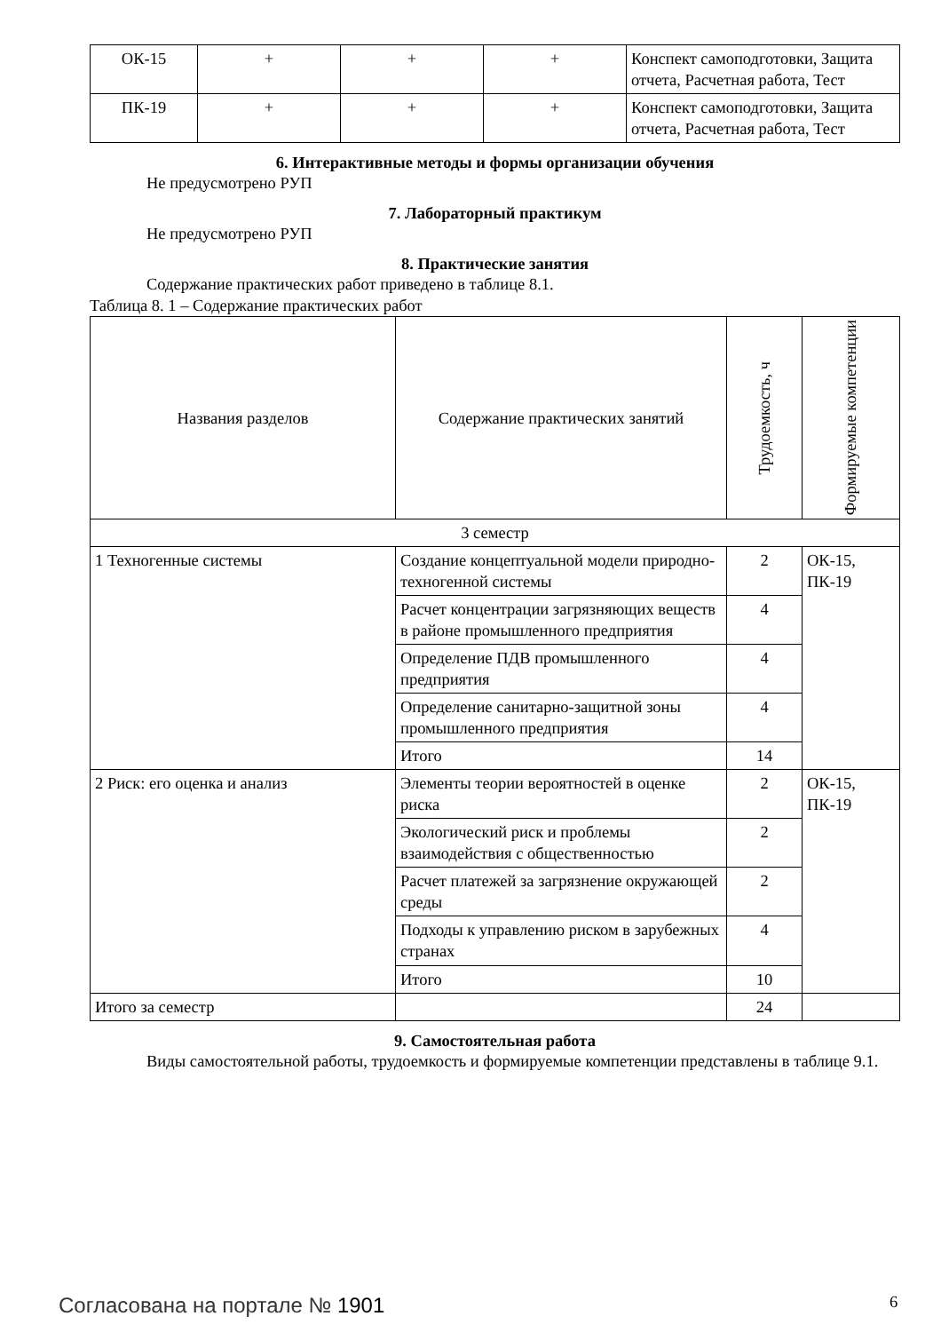| ОК-15 | + | + | + | Конспект самоподготовки, Защита отчета, Расчетная работа, Тест |
| ПК-19 | + | + | + | Конспект самоподготовки, Защита отчета, Расчетная работа, Тест |
6. Интерактивные методы и формы организации обучения
Не предусмотрено РУП
7. Лабораторный практикум
Не предусмотрено РУП
8. Практические занятия
Содержание практических работ приведено в таблице 8.1.
Таблица 8. 1 – Содержание практических работ
| Названия разделов | Содержание практических занятий | Трудоемкость, ч | Формируемые компетенции |
| --- | --- | --- | --- |
| 3 семестр | | | |
| 1 Техногенные системы | Создание концептуальной модели природно-техногенной системы | 2 | ОК-15, ПК-19 |
| | Расчет концентрации загрязняющих веществ в районе промышленного предприятия | 4 | |
| | Определение ПДВ промышленного предприятия | 4 | |
| | Определение санитарно-защитной зоны промышленного предприятия | 4 | |
| | Итого | 14 | |
| 2 Риск: его оценка и анализ | Элементы теории вероятностей в оценке риска | 2 | ОК-15, ПК-19 |
| | Экологический риск и проблемы взаимодействия с общественностью | 2 | |
| | Расчет платежей за загрязнение окружающей среды | 2 | |
| | Подходы к управлению риском в зарубежных странах | 4 | |
| | Итого | 10 | |
| Итого за семестр | | 24 | |
9. Самостоятельная работа
Виды самостоятельной работы, трудоемкость и формируемые компетенции представлены в таблице 9.1.
Согласована на портале № 1901 6